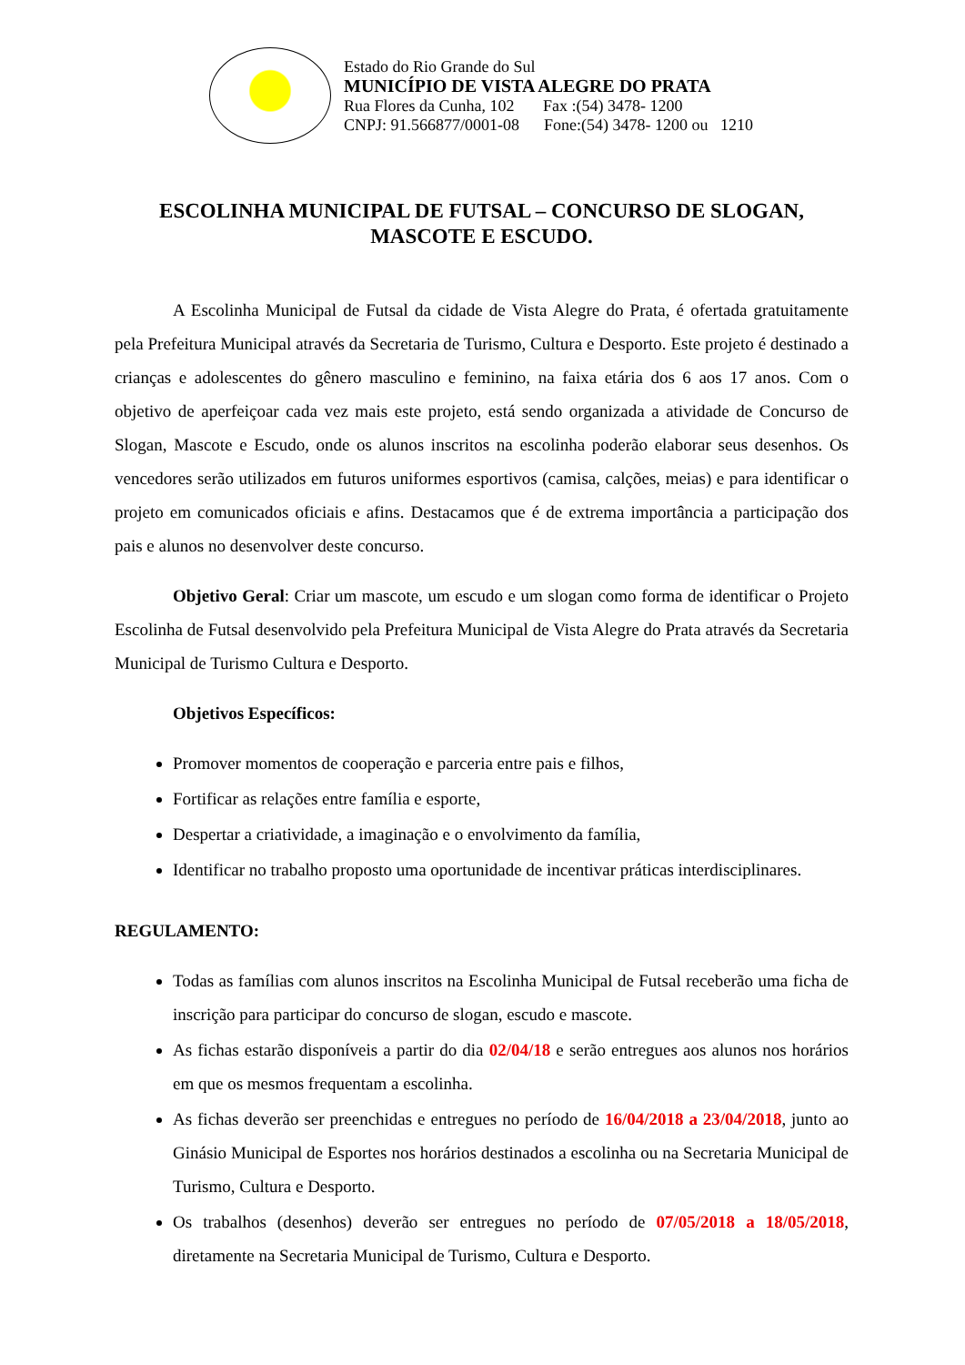Estado do Rio Grande do Sul
MUNICÍPIO DE VISTA ALEGRE DO PRATA
Rua Flores da Cunha, 102 Fax :(54) 3478- 1200
CNPJ: 91.566877/0001-08 Fone:(54) 3478- 1200 ou 1210
ESCOLINHA MUNICIPAL DE FUTSAL – CONCURSO DE SLOGAN, MASCOTE E ESCUDO.
A Escolinha Municipal de Futsal da cidade de Vista Alegre do Prata, é ofertada gratuitamente pela Prefeitura Municipal através da Secretaria de Turismo, Cultura e Desporto. Este projeto é destinado a crianças e adolescentes do gênero masculino e feminino, na faixa etária dos 6 aos 17 anos. Com o objetivo de aperfeiçoar cada vez mais este projeto, está sendo organizada a atividade de Concurso de Slogan, Mascote e Escudo, onde os alunos inscritos na escolinha poderão elaborar seus desenhos. Os vencedores serão utilizados em futuros uniformes esportivos (camisa, calções, meias) e para identificar o projeto em comunicados oficiais e afins. Destacamos que é de extrema importância a participação dos pais e alunos no desenvolver deste concurso.
Objetivo Geral: Criar um mascote, um escudo e um slogan como forma de identificar o Projeto Escolinha de Futsal desenvolvido pela Prefeitura Municipal de Vista Alegre do Prata através da Secretaria Municipal de Turismo Cultura e Desporto.
Objetivos Específicos:
Promover momentos de cooperação e parceria entre pais e filhos,
Fortificar as relações entre família e esporte,
Despertar a criatividade, a imaginação e o envolvimento da família,
Identificar no trabalho proposto uma oportunidade de incentivar práticas interdisciplinares.
REGULAMENTO:
Todas as famílias com alunos inscritos na Escolinha Municipal de Futsal receberão uma ficha de inscrição para participar do concurso de slogan, escudo e mascote.
As fichas estarão disponíveis a partir do dia 02/04/18 e serão entregues aos alunos nos horários em que os mesmos frequentam a escolinha.
As fichas deverão ser preenchidas e entregues no período de 16/04/2018 a 23/04/2018, junto ao Ginásio Municipal de Esportes nos horários destinados a escolinha ou na Secretaria Municipal de Turismo, Cultura e Desporto.
Os trabalhos (desenhos) deverão ser entregues no período de 07/05/2018 a 18/05/2018, diretamente na Secretaria Municipal de Turismo, Cultura e Desporto.